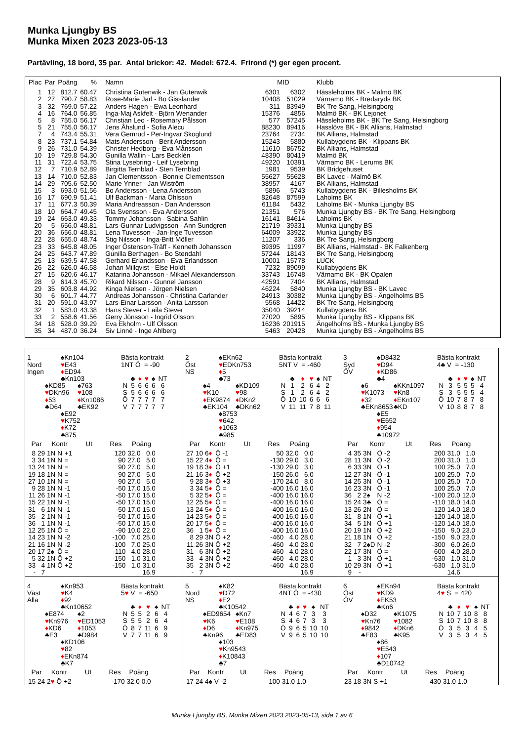Munka Ljungby BS
Munka Mixen 2023 2023-05-13
Partävling, 18 bord, 35 par. Antal brickor: 42. Medel: 672.4. Frirond (*) ger egen procent.
| Plac | Par | Poäng | % | Namn | MID | | Klubb |
| --- | --- | --- | --- | --- | --- | --- | --- |
| 1 | 12 | 812.7 | 60.47 | Christina Gutenwik - Jan Gutenwik | 6301 | 6302 | Hässleholms BK - Malmö BK |
| 2 | 27 | 790.7 | 58.83 | Rose-Marie Jarl - Bo Gisslander | 10408 | 51029 | Värnamo BK - Bredaryds BK |
| 3 | 32 | 769.0 | 57.22 | Anders Hagen - Ewa Leonhard | 311 | 83949 | BK Tre Sang, Helsingborg |
| 4 | 16 | 764.0 | 56.85 | Inga-Maj Askfelt - Björn Wenander | 15376 | 4856 | Malmö BK - BK Lejonet |
| 5 | 8 | 755.0 | 56.17 | Christian Leo - Rosemary Pålsson | 577 | 57245 | Hässleholms BK - BK Tre Sang, Helsingborg |
| 5 | 21 | 755.0 | 56.17 | Jens Åhslund - Sofia Alecu | 88230 | 89416 | Hasslövs BK - BK Allians, Halmstad |
| 7 | 4 | 743.4 | 55.31 | Vera Gemrud - Per-Ingvar Skoglund | 23764 | 2734 | BK Allians, Halmstad |
| 8 | 23 | 737.1 | 54.84 | Mats Andersson - Berit Andersson | 15243 | 5880 | Kullabygdens BK - Klippans BK |
| 9 | 26 | 731.0 | 54.39 | Christer Hedborg - Eva Månsson | 11610 | 86752 | BK Allians, Halmstad |
| 10 | 19 | 729.8 | 54.30 | Gunilla Wallin - Lars Becklén | 48390 | 80419 | Malmö BK |
| 11 | 31 | 722.4 | 53.75 | Stina Lysebring - Leif Lysebring | 49220 | 10391 | Värnamo BK - Lerums BK |
| 12 | 7 | 710.9 | 52.89 | Birgitta Ternblad - Sten Ternblad | 1981 | 9539 | BK Bridgehuset |
| 13 | 14 | 710.0 | 52.83 | Jan Clementsson - Bonnie Clementsson | 55627 | 55628 | BK Lavec - Malmö BK |
| 14 | 29 | 705.6 | 52.50 | Marie Ynner - Jan Wiström | 38957 | 4167 | BK Allians, Halmstad |
| 15 | 3 | 693.0 | 51.56 | Bo Andersson - Lena Andersson | 5896 | 5743 | Kullabygdens BK - Billesholms BK |
| 16 | 17 | 690.9 | 51.41 | Ulf Backman - Maria Ohlsson | 82648 | 87599 | Laholms BK |
| 17 | 11 | 677.3 | 50.39 | Maria Andreasson - Dan Andersson | 61184 | 5432 | Laholms BK - Munka Ljungby BS |
| 18 | 10 | 664.7 | 49.45 | Ola Svensson - Eva Andersson | 21351 | 576 | Munka Ljungby BS - BK Tre Sang, Helsingborg |
| 19 | 24 | 663.0 | 49.33 | Tommy Johansson - Sabina Sahlin | 16141 | 84614 | Laholms BK |
| 20 | 5 | 656.0 | 48.81 | Lars-Gunnar Ludvigsson - Ann Sundgren | 21719 | 39331 | Munka Ljungby BS |
| 20 | 36 | 656.0 | 48.81 | Lena Tuvesson - Jan-Inge Tuvesson | 64009 | 33922 | Munka Ljungby BS |
| 22 | 28 | 655.0 | 48.74 | Stig Nilsson - Inga-Britt Möller | 11207 | 336 | BK Tre Sang, Helsingborg |
| 23 | 33 | 645.8 | 48.05 | Inger Östenson-Träff - Kenneth Johansson | 89395 | 11997 | BK Allians, Halmstad - BK Falkenberg |
| 24 | 25 | 643.7 | 47.89 | Gunilla Berthagen - Bo Stendahl | 57244 | 18143 | BK Tre Sang, Helsingborg |
| 25 | 13 | 639.5 | 47.58 | Gerhard Erlandsson - Eva Erlandsson | 10001 | 15778 | LUCK |
| 26 | 22 | 626.0 | 46.58 | Johan Millqvist - Else Holdt | 7232 | 89099 | Kullabygdens BK |
| 27 | 15 | 620.6 | 46.17 | Katarina Johansson - Mikael Alexandersson | 33743 | 16748 | Värnamo BK - BK Opalen |
| 28 | 9 | 614.3 | 45.70 | Rikard Nilsson - Gunnel Jansson | 42591 | 7404 | BK Allians, Halmstad |
| 29 | 35 | 603.8 | 44.92 | Kinga Nielsen - Jörgen Nielsen | 46224 | 5840 | Munka Ljungby BS - BK Lavec |
| 30 | 6 | 601.7 | 44.77 | Andreas Johansson - Christina Carlander | 24913 | 30382 | Munka Ljungby BS - Ängelholms BS |
| 31 | 20 | 591.0 | 43.97 | Lars-Einar Larsson - Anita Larsson | 5568 | 14422 | BK Tre Sang, Helsingborg |
| 32 | 1 | 583.0 | 43.38 | Hans Stever - Laila Stever | 35040 | 39214 | Kullabygdens BK |
| 33 | 2 | 558.6 | 41.56 | Gerry Jönsson - Ingrid Olsson | 27020 | 5895 | Munka Ljungby BS - Klippans BK |
| 34 | 18 | 528.0 | 39.29 | Eva Ekholm - Ulf Olsson | 16236 | 201915 | Ängelholms BS - Munka Ljungby BS |
| 35 | 34 | 487.0 | 36.24 | Siv Linné - Inge Ahlberg | 5463 | 20428 | Munka Ljungby BS - Ängelholms BS |
1
Nord
Ingen
♠Kn104
♥E43
♦ED94
♣Kn103
♠KD85
♥DKn96
♦53
♣D64
♠763
♥108
♦Kn1086
♣EK92
♠E92
♥K752
♦K72
♣875
Bästa kontrakt
1NT Ö = -90
| | ♣ | ♦ | ♥ | ♠ | NT |
| N | 5 | 6 | 6 | 6 | 6 |
| S | 5 | 6 | 6 | 6 | 6 |
| Ö | 7 | 7 | 7 | 7 | 7 |
| V | 7 | 7 | 7 | 7 | 7 |
| Par | | Kontr | | | Ut | Res | Poäng | |
| --- | --- | --- | --- | --- | --- | --- | --- | --- |
| 8 | 29 | 1N | N | +1 | | 120 | 32.0 | 0.0 |
| 3 | 34 | 1N | N | = | | 90 | 27.0 | 5.0 |
| 13 | 24 | 1N | N | = | | 90 | 27.0 | 5.0 |
| 19 | 18 | 1N | N | = | | 90 | 27.0 | 5.0 |
| 27 | 10 | 1N | N | = | | 90 | 27.0 | 5.0 |
| 9 | 28 | 1N | N | -1 | | -50 | 17.0 | 15.0 |
| 11 | 26 | 1N | N | -1 | | -50 | 17.0 | 15.0 |
| 15 | 22 | 1N | N | -1 | | -50 | 17.0 | 15.0 |
| 31 | 6 | 1N | N | -1 | | -50 | 17.0 | 15.0 |
| 35 | 2 | 1N | N | -1 | | -50 | 17.0 | 15.0 |
| 36 | 1 | 1N | N | -1 | | -50 | 17.0 | 15.0 |
| 12 | 25 | 1N | Ö | = | | -90 | 10.0 | 22.0 |
| 14 | 23 | 1N | N | -2 | | -100 | 7.0 | 25.0 |
| 21 | 16 | 1N | N | -2 | | -100 | 7.0 | 25.0 |
| 20 | 17 | 2♠ | Ö | = | | -110 | 4.0 | 28.0 |
| 5 | 32 | 1N | Ö | +2 | | -150 | 1.0 | 31.0 |
| 33 | 4 | 1N | Ö | +2 | | -150 | 1.0 | 31.0 |
| - | 7 | | | | | | | 16.9 |
2
Öst
NS
♠EKn62
♥EDKn753
♦5
♣73
♠4
♥K10
♦EK9874
♣EK104
♠KD109
♥98
♦DKn2
♣DKn62
♠8753
♥642
♦1063
♣985
Bästa kontrakt
5NT V = -460
| | ♣ | ♦ | ♥ | ♠ | NT |
| N | 1 | 2 | 6 | 4 | 2 |
| S | 1 | 2 | 6 | 4 | 2 |
| Ö | 10 | 10 | 6 | 6 | 6 |
| V | 11 | 11 | 7 | 8 | 11 |
| Par | | Kontr | | | Ut | Res | Poäng | |
| --- | --- | --- | --- | --- | --- | --- | --- | --- |
| 27 | 10 | 6 ♦ | Ö | -1 | | 50 | 32.0 | 0.0 |
| 15 | 22 | 4 ♦ | Ö | = | | -130 | 29.0 | 3.0 |
| 19 | 18 | 3 ♦ | Ö | +1 | | -130 | 29.0 | 3.0 |
| 21 | 16 | 3 ♦ | Ö | +2 | | -150 | 26.0 | 6.0 |
| 9 | 28 | 3 ♦ | Ö | +3 | | -170 | 24.0 | 8.0 |
| 3 | 34 | 5 ♦ | Ö | = | | -400 | 16.0 | 16.0 |
| 5 | 32 | 5 ♦ | Ö | = | | -400 | 16.0 | 16.0 |
| 12 | 25 | 5 ♦ | Ö | = | | -400 | 16.0 | 16.0 |
| 13 | 24 | 5 ♦ | Ö | = | | -400 | 16.0 | 16.0 |
| 14 | 23 | 5 ♦ | Ö | = | | -400 | 16.0 | 16.0 |
| 20 | 17 | 5 ♦ | Ö | = | | -400 | 16.0 | 16.0 |
| 36 | 1 | 5 ♦ | Ö | = | | -400 | 16.0 | 16.0 |
| 8 | 29 | 3N | Ö | +2 | | -460 | 4.0 | 28.0 |
| 11 | 26 | 3N | Ö | +2 | | -460 | 4.0 | 28.0 |
| 31 | 6 | 3N | Ö | +2 | | -460 | 4.0 | 28.0 |
| 33 | 4 | 3N | Ö | +2 | | -460 | 4.0 | 28.0 |
| 35 | 2 | 3N | Ö | +2 | | -460 | 4.0 | 28.0 |
| - | 7 | | | | | | | 16.9 |
3
Syd
ÖV
♠D8432
♥D94
♦KD86
♣4
♠6
♥K1073
♦32
♣EKn8653
♠KKn1097
♥Kn8
♦EKn107
♣KD
♠E5
♥E652
♦954
♣10972
Bästa kontrakt
4♣ V = -130
| | ♣ | ♦ | ♥ | ♠ | NT |
| N | 3 | 5 | 5 | 5 | 4 |
| S | 3 | 5 | 5 | 5 | 4 |
| Ö | 10 | 7 | 8 | 7 | 8 |
| V | 10 | 8 | 8 | 7 | 8 |
| Par | | Kontr | | | Ut | Res | Poäng | |
| --- | --- | --- | --- | --- | --- | --- | --- | --- |
| 4 | 35 | 3N | Ö | -2 | | 200 | 31.0 | 1.0 |
| 28 | 11 | 3N | Ö | -2 | | 200 | 31.0 | 1.0 |
| 6 | 33 | 3N | Ö | -1 | | 100 | 25.0 | 7.0 |
| 12 | 27 | 3N | Ö | -1 | | 100 | 25.0 | 7.0 |
| 14 | 25 | 3N | Ö | -1 | | 100 | 25.0 | 7.0 |
| 16 | 23 | 3N | Ö | -1 | | 100 | 25.0 | 7.0 |
| 36 | 2 | 2♠ | N | -2 | | -100 | 20.0 | 12.0 |
| 15 | 24 | 3♣ | Ö | = | | -110 | 18.0 | 14.0 |
| 13 | 26 | 2N | Ö | = | | -120 | 14.0 | 18.0 |
| 31 | 8 | 1N | Ö | +1 | | -120 | 14.0 | 18.0 |
| 34 | 5 | 1N | Ö | +1 | | -120 | 14.0 | 18.0 |
| 20 | 19 | 1N | Ö | +2 | | -150 | 9.0 | 23.0 |
| 21 | 18 | 1N | Ö | +2 | | -150 | 9.0 | 23.0 |
| 32 | 7 | 2♠D | N | -2 | | -300 | 6.0 | 26.0 |
| 22 | 17 | 3N | Ö | = | | -600 | 4.0 | 28.0 |
| 1 | 3 | 3N | Ö | +1 | | -630 | 1.0 | 31.0 |
| 10 | 29 | 3N | Ö | +1 | | -630 | 1.0 | 31.0 |
| 9 | - | | | | | | 14.6 | |
4
Väst
Alla
♠Kn953
♥K4
♦92
♣Kn10652
♠E874
♥Kn976
♦KD6
♣E3
♠2
♥ED1053
♦1053
♣D984
♠KD106
♥82
♦EKn874
♣K7
Bästa kontrakt
5♥ V = -650
| | ♣ | ♦ | ♥ | ♠ | NT |
| N | 5 | 5 | 2 | 6 | 4 |
| S | 5 | 5 | 2 | 6 | 4 |
| Ö | 8 | 7 | 11 | 6 | 9 |
| V | 7 | 7 | 11 | 6 | 9 |
| Par | | Kontr | | | Ut | Res | Poäng | |
| --- | --- | --- | --- | --- | --- | --- | --- | --- |
| 15 | 24 | 2 ♥ | Ö | +2 | | -170 | 32.0 | 0.0 |
5
Nord
NS
♠K82
♥D72
♦E2
♣K10542
♠ED9654
♥K6
♦D6
♣Kn96
♠Kn7
♥E108
♦Kn975
♣ED83
♠103
♥Kn9543
♦K10843
♣7
Bästa kontrakt
4NT Ö = -430
| | ♣ | ♦ | ♥ | ♠ | NT |
| N | 4 | 6 | 7 | 3 | 3 |
| S | 4 | 6 | 7 | 3 | 3 |
| Ö | 9 | 6 | 5 | 10 | 10 |
| V | 9 | 6 | 5 | 10 | 10 |
| Par | | Kontr | | | Ut | Res | Poäng | |
| --- | --- | --- | --- | --- | --- | --- | --- | --- |
| 17 | 24 | 4♠ | V | -2 | | 100 | 31.0 | 1.0 |
6
Öst
ÖV
♠EKn94
♥KD9
♦EK53
♣Kn6
♠D32
♥Kn76
♦9842
♣E83
♠K1075
♥1082
♦DKn6
♣K95
♠86
♥E543
♦107
♣D10742
Bästa kontrakt
4♥ S = 420
| | ♣ | ♦ | ♥ | ♠ | NT |
| N | 10 | 7 | 10 | 8 | 8 |
| S | 10 | 7 | 10 | 8 | 8 |
| Ö | 3 | 5 | 3 | 4 | 5 |
| V | 3 | 5 | 3 | 4 | 5 |
| Par | | Kontr | | | Ut | Res | Poäng | |
| --- | --- | --- | --- | --- | --- | --- | --- | --- |
| 23 | 18 | 3N | S | +1 | | 430 | 31.0 | 1.0 |
Munka Ljungby BS, Munka Mixen 2023 2023-05-13, sida 1 av 6